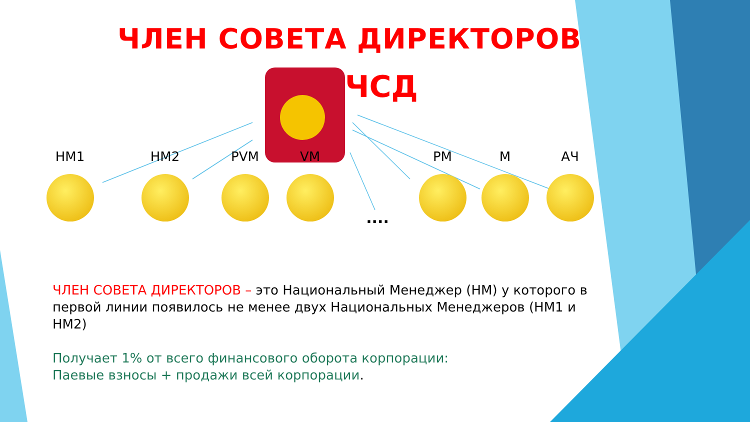ЧЛЕН СОВЕТА ДИРЕКТОРОВ
ЧСД
HM1 HM2 PVM VM
....
PM M АЧ
ЧЛЕН СОВЕТА ДИРЕКТОРОВ – это Национальный Менеджер (НМ) у которого в первой линии появилось не менее двух Национальных Менеджеров (НМ1 и НМ2)
Получает 1% от всего финансового оборота корпорации:
Паевые взносы + продажи всей корпорации.